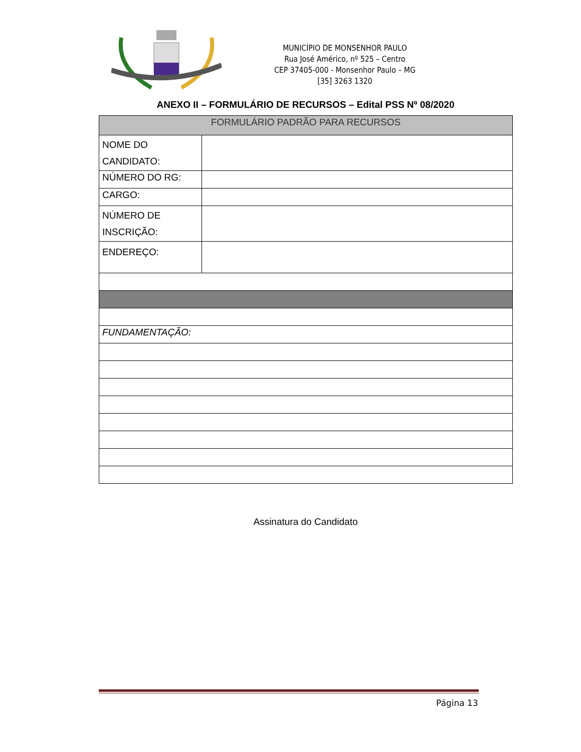MUNICÍPIO DE MONSENHOR PAULO
Rua José Américo, nº 525 – Centro
CEP 37405-000 - Monsenhor Paulo – MG
[35] 3263 1320
ANEXO II – FORMULÁRIO DE RECURSOS – Edital PSS Nº 08/2020
| FORMULÁRIO PADRÃO PARA RECURSOS | |
| --- | --- |
| NOME DO CANDIDATO: | |
| NÚMERO DO RG: | |
| CARGO: | |
| NÚMERO DE INSCRIÇÃO: | |
| ENDEREÇO: | |
| FUNDAMENTAÇÃO: | |
Assinatura do Candidato
Página 13